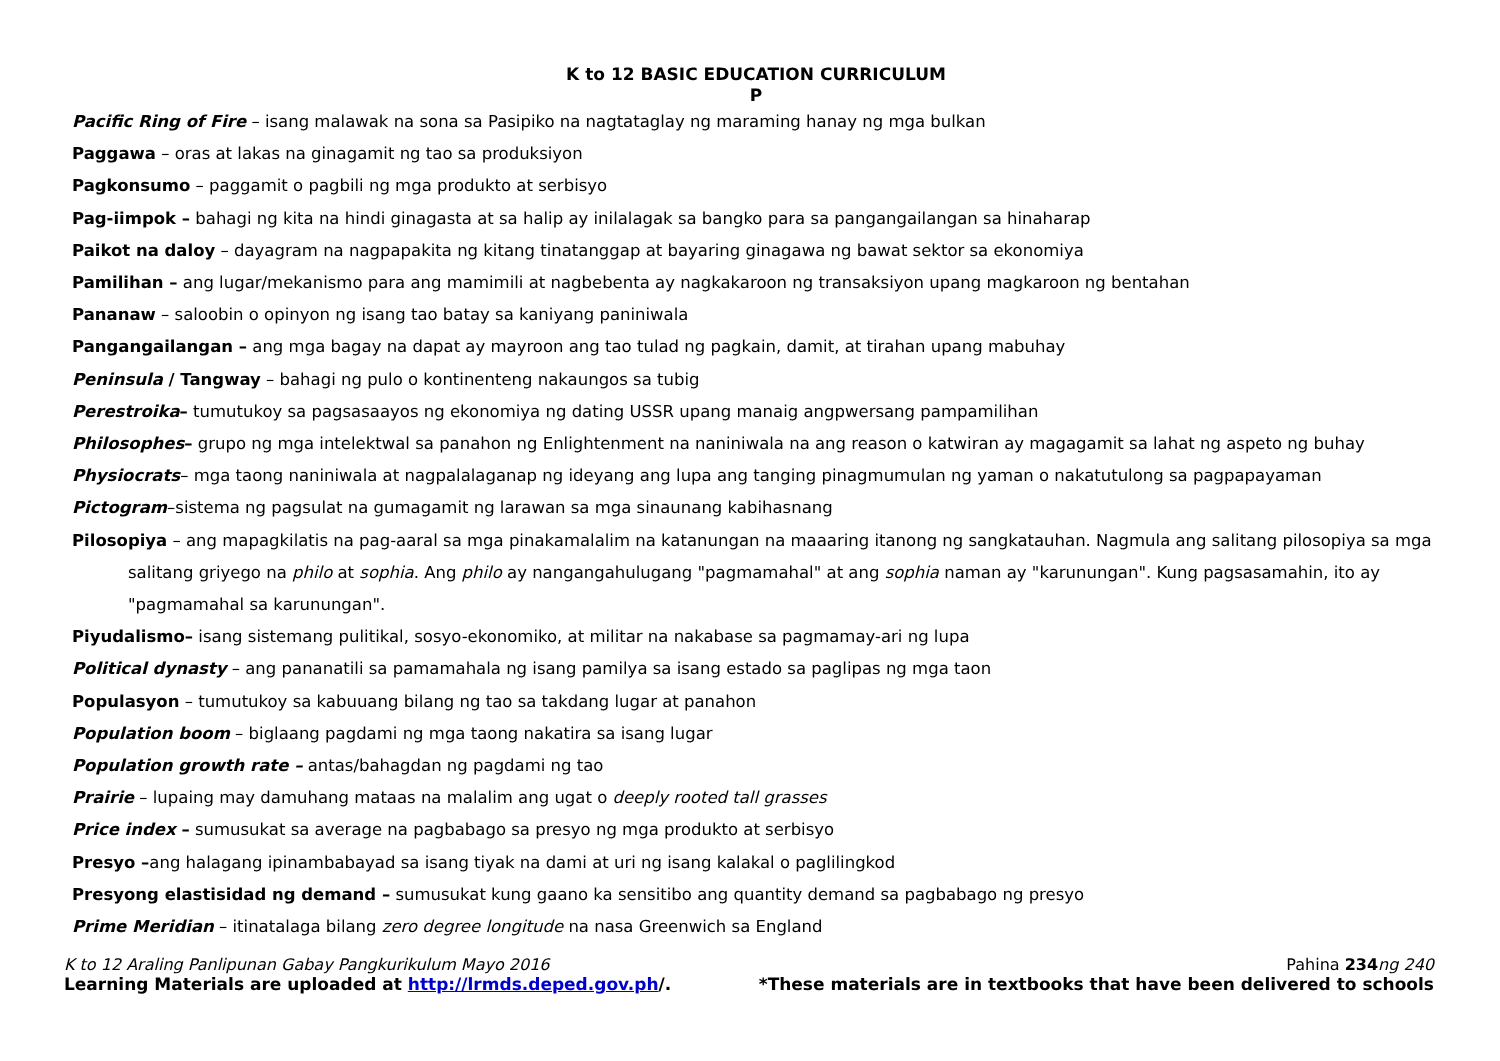K to 12 BASIC EDUCATION CURRICULUM
P
Pacific Ring of Fire – isang malawak na sona sa Pasipiko na nagtataglay ng maraming hanay ng mga bulkan
Paggawa – oras at lakas na ginagamit ng tao sa produksiyon
Pagkonsumo – paggamit o pagbili ng mga produkto at serbisyo
Pag-iimpok – bahagi ng kita na hindi ginagasta at sa halip ay inilalagak sa bangko para sa pangangailangan sa hinaharap
Paikot na daloy – dayagram na nagpapakita ng kitang tinatanggap at bayaring ginagawa ng bawat sektor sa ekonomiya
Pamilihan – ang lugar/mekanismo para ang mamimili at nagbebenta ay nagkakaroon ng transaksiyon upang magkaroon ng bentahan
Pananaw – saloobin o opinyon ng isang tao batay sa kaniyang paniniwala
Pangangailangan – ang mga bagay na dapat ay mayroon ang tao tulad ng pagkain, damit, at tirahan upang mabuhay
Peninsula / Tangway – bahagi ng pulo o kontinenteng nakaungos sa tubig
Perestroika– tumutukoy sa pagsasaayos ng ekonomiya ng dating USSR upang manaig angpwersang pampamilihan
Philosophes– grupo ng mga intelektwal sa panahon ng Enlightenment na naniniwala na ang reason o katwiran ay magagamit sa lahat ng aspeto ng buhay
Physiocrats– mga taong naniniwala at nagpalalaganap ng ideyang ang lupa ang tanging pinagmumulan ng yaman o nakatutulong sa pagpapayaman
Pictogram–sistema ng pagsulat na gumagamit ng larawan sa mga sinaunang kabihasnang
Pilosopiya – ang mapagkilatis na pag-aaral sa mga pinakamalalim na katanungan na maaaring itanong ng sangkatauhan. Nagmula ang salitang pilosopiya sa mga salitang griyego na philo at sophia. Ang philo ay nangangahulugang "pagmamahal" at ang sophia naman ay "karunungan". Kung pagsasamahin, ito ay "pagmamahal sa karunungan".
Piyudalismo– isang sistemang pulitikal, sosyo-ekonomiko, at militar na nakabase sa pagmamay-ari ng lupa
Political dynasty – ang pananatili sa pamamahala ng isang pamilya sa isang estado sa paglipas ng mga taon
Populasyon – tumutukoy sa kabuuang bilang ng tao sa takdang lugar at panahon
Population boom – biglaang pagdami ng mga taong nakatira sa isang lugar
Population growth rate – antas/bahagdan ng pagdami ng tao
Prairie – lupaing may damuhang mataas na malalim ang ugat o deeply rooted tall grasses
Price index – sumusukat sa average na pagbabago sa presyo ng mga produkto at serbisyo
Presyo –ang halagang ipinambabayad sa isang tiyak na dami at uri ng isang kalakal o paglilingkod
Presyong elastisidad ng demand – sumusukat kung gaano ka sensitibo ang quantity demand sa pagbabago ng presyo
Prime Meridian – itinatalaga bilang zero degree longitude na nasa Greenwich sa England
K to 12 Araling Panlipunan Gabay Pangkurikulum Mayo 2016 Pahina 234 ng 240
Learning Materials are uploaded at http://lrmds.deped.gov.ph/. *These materials are in textbooks that have been delivered to schools